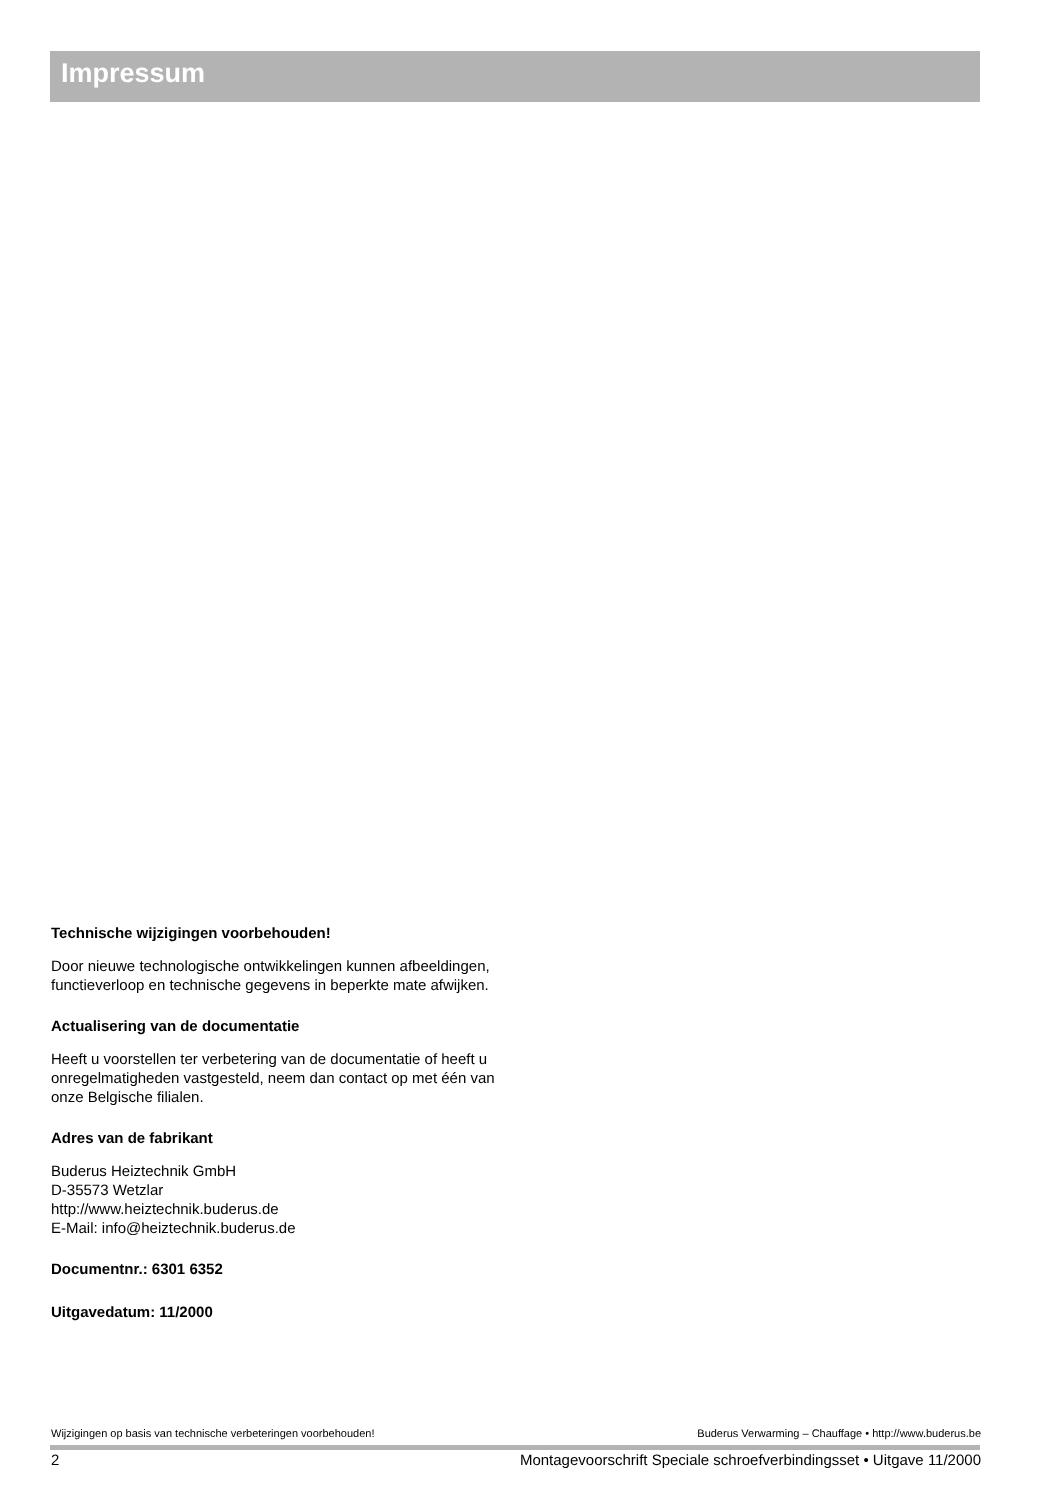Impressum
Technische wijzigingen voorbehouden!
Door nieuwe technologische ontwikkelingen kunnen afbeeldingen, functieverloop en technische gegevens in beperkte mate afwijken.
Actualisering van de documentatie
Heeft u voorstellen ter verbetering van de documentatie of heeft u onregelmatigheden vastgesteld, neem dan contact op met één van onze Belgische filialen.
Adres van de fabrikant
Buderus Heiztechnik GmbH
D-35573 Wetzlar
http://www.heiztechnik.buderus.de
E-Mail: info@heiztechnik.buderus.de
Documentnr.: 6301 6352
Uitgavedatum: 11/2000
Wijzigingen op basis van technische verbeteringen voorbehouden! Buderus Verwarming – Chauffage • http://www.buderus.be
2 Montagevoorschrift Speciale schroefverbindingsset • Uitgave 11/2000